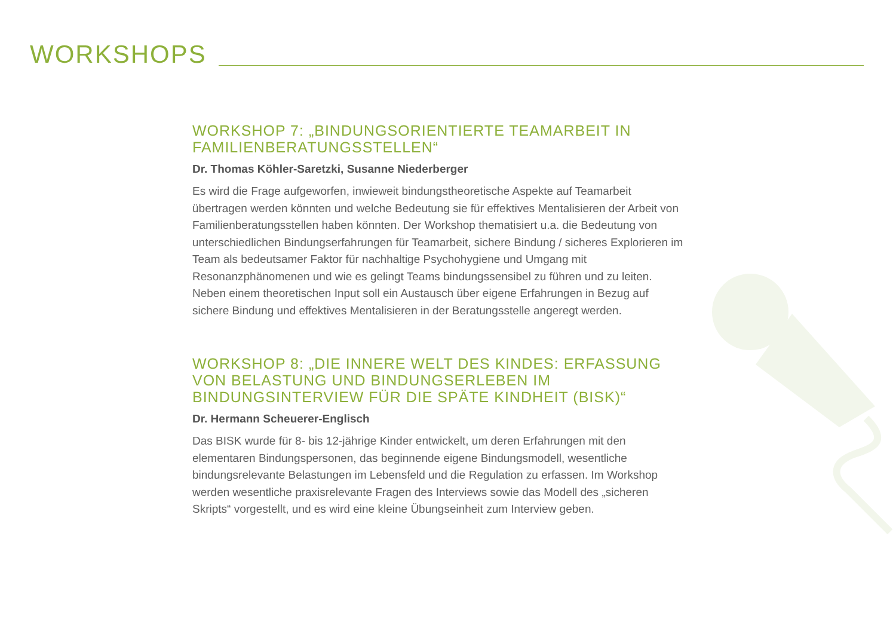WORKSHOPS
WORKSHOP 7: „BINDUNGSORIENTIERTE TEAMARBEIT IN FAMILIENBERATUNGSSTELLEN“
Dr. Thomas Köhler-Saretzki, Susanne Niederberger
Es wird die Frage aufgeworfen, inwieweit bindungstheoretische Aspekte auf Teamarbeit übertragen werden könnten und welche Bedeutung sie für effektives Mentalisieren der Arbeit von Familienberatungsstellen haben könnten. Der Workshop thematisiert u.a. die Bedeutung von unterschiedlichen Bindungserfahrungen für Teamarbeit, sichere Bindung / sicheres Explorieren im Team als bedeutsamer Faktor für nachhaltige Psychohygiene und Umgang mit Resonanzphänomenen und wie es gelingt Teams bindungssensibel zu führen und zu leiten. Neben einem theoretischen Input soll ein Austausch über eigene Erfahrungen in Bezug auf sichere Bindung und effektives Mentalisieren in der Beratungsstelle angeregt werden.
WORKSHOP 8: „DIE INNERE WELT DES KINDES: ERFASSUNG VON BELASTUNG UND BINDUNGSERLEBEN IM BINDUNGSINTERVIEW FÜR DIE SPÄTE KINDHEIT (BISK)“
Dr. Hermann Scheuerer-Englisch
Das BISK wurde für 8- bis 12-jährige Kinder entwickelt, um deren Erfahrungen mit den elementaren Bindungspersonen, das beginnende eigene Bindungsmodell, wesentliche bindungsrelevante Belastungen im Lebensfeld und die Regulation zu erfassen. Im Workshop werden wesentliche praxisrelevante Fragen des Interviews sowie das Modell des „sicheren Skripts“ vorgestellt, und es wird eine kleine Übungseinheit zum Interview geben.